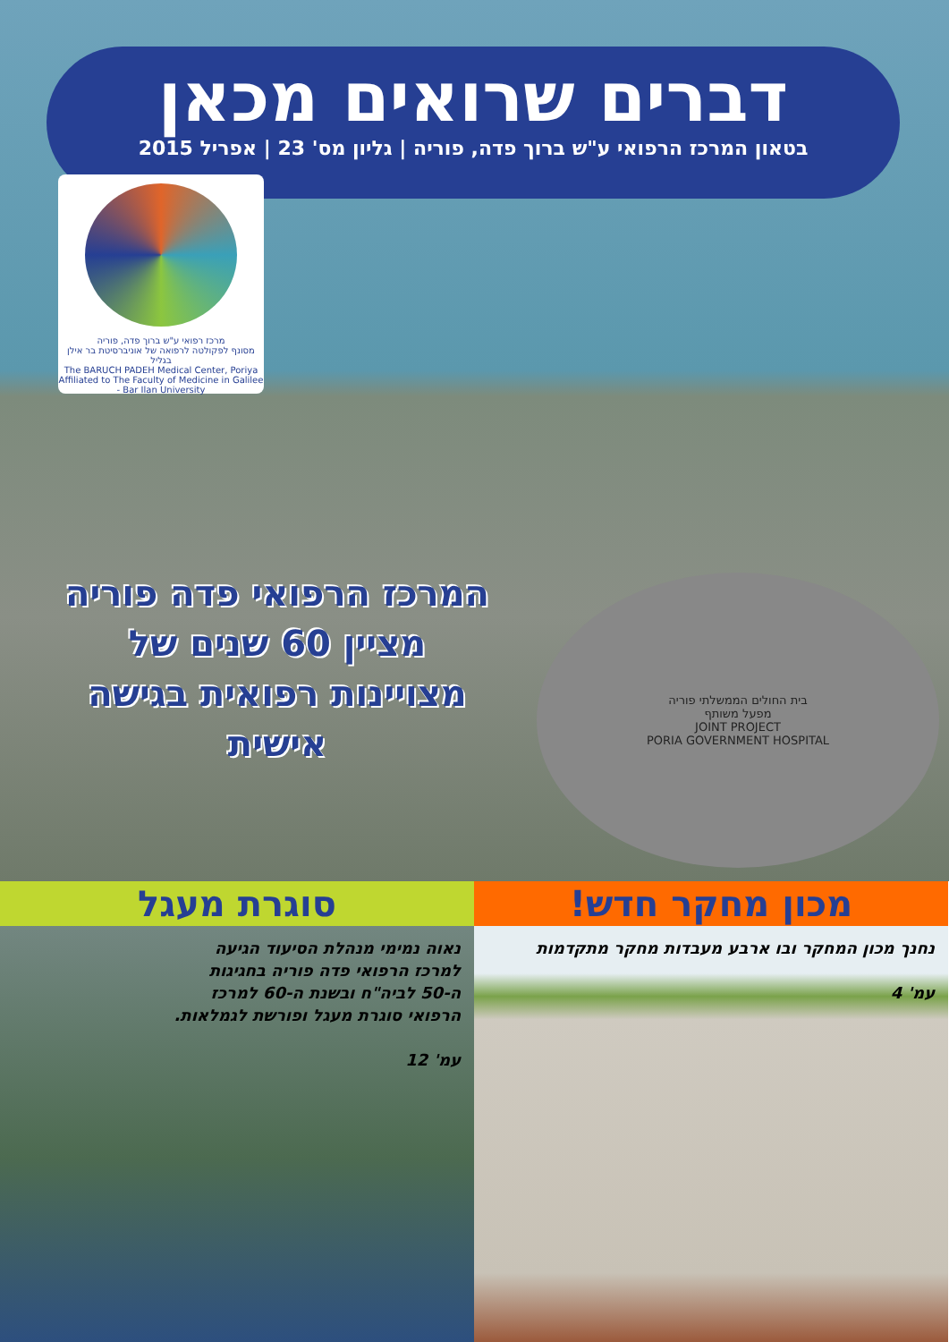דברים שרואים מכאן
בטאון המרכז הרפואי ע"ש ברוך פדה, פוריה | גליון מס' 23 | אפריל 2015
מרכז רפואי ע"ש ברוך פדה, פוריה
מסונף לפקולטה לרפואה של אוניברסיטת בר אילן בגליל
The BARUCH PADEH Medical Center, Poriya
Affiliated to The Faculty of Medicine in Galilee - Bar Ilan University
המרכז הרפואי פדה פוריה
מציין 60 שנים של
מצויינות רפואית בגישה אישית
בית החולים הממשלתי פוריה
מפעל משותף
JOINT PROJECT
PORIA GOVERNMENT HOSPITAL
סוגרת מעגל
נאוה נמימי מנהלת הסיעוד הגיעה למרכז הרפואי פדה פוריה בחגיגות ה-50 לביה"ח ובשנת ה-60 למרכז הרפואי סוגרת מעגל ופורשת לגמלאות.
עמ' 12
מכון מחקר חדש!
נחנך מכון המחקר ובו ארבע מעבדות מחקר מתקדמות
עמ' 4